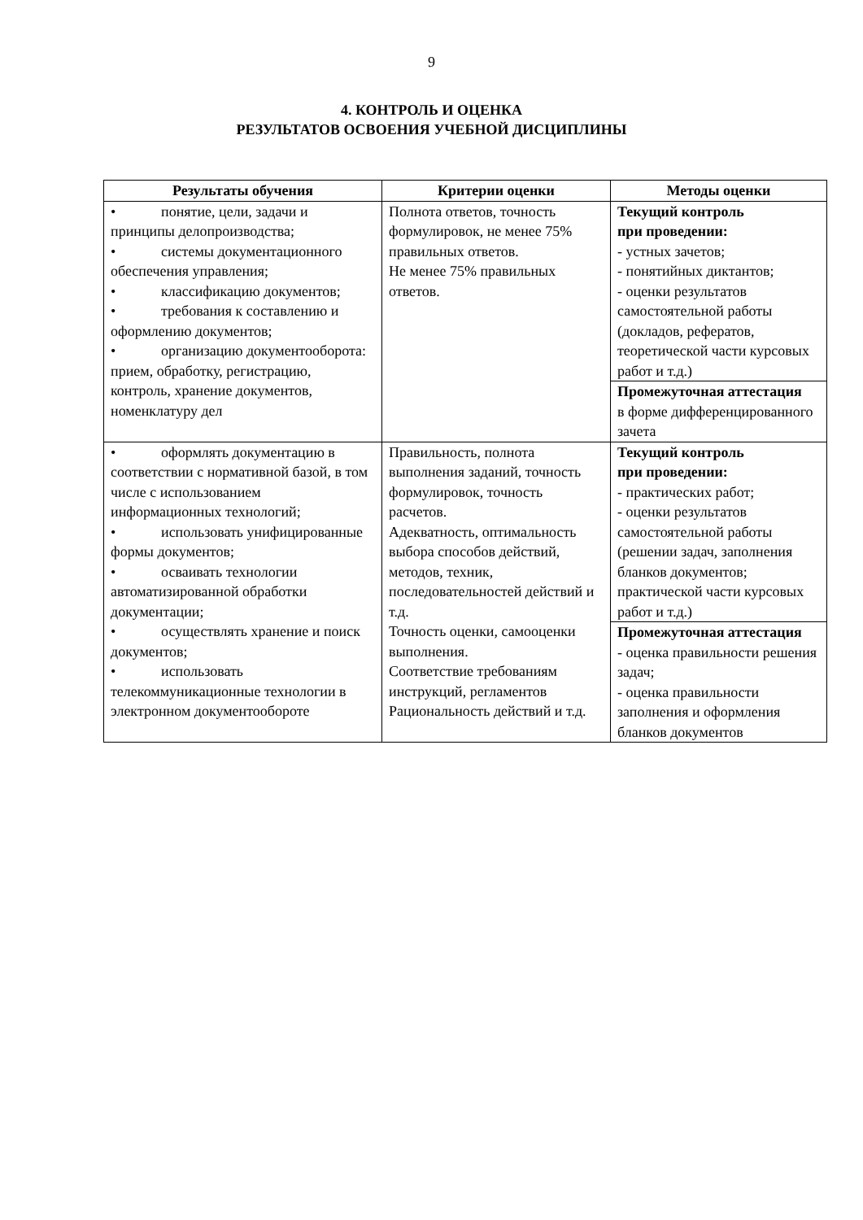9
4. КОНТРОЛЬ И ОЦЕНКА
РЕЗУЛЬТАТОВ ОСВОЕНИЯ УЧЕБНОЙ ДИСЦИПЛИНЫ
| Результаты обучения | Критерии оценки | Методы оценки |
| --- | --- | --- |
| • понятие, цели, задачи и принципы делопроизводства; • системы документационного обеспечения управления; • классификацию документов; • требования к составлению и оформлению документов; • организацию документооборота: прием, обработку, регистрацию, контроль, хранение документов, номенклатуру дел | Полнота ответов, точность формулировок, не менее 75% правильных ответов. Не менее 75% правильных ответов. | Текущий контроль при проведении: - устных зачетов; - понятийных диктантов; - оценки результатов самостоятельной работы (докладов, рефератов, теоретической части курсовых работ и т.д.) |
| | | Промежуточная аттестация в форме дифференцированного зачета |
| • оформлять документацию в соответствии с нормативной базой, в том числе с использованием информационных технологий; • использовать унифицированные формы документов; • осваивать технологии автоматизированной обработки документации; • осуществлять хранение и поиск документов; • использовать телекоммуникационные технологии в электронном документообороте | Правильность, полнота выполнения заданий, точность формулировок, точность расчетов. Адекватность, оптимальность выбора способов действий, методов, техник, последовательностей действий и т.д. Точность оценки, самооценки выполнения. Соответствие требованиям инструкций, регламентов Рациональность действий и т.д. | Текущий контроль при проведении: - практических работ; - оценки результатов самостоятельной работы (решении задач, заполнения бланков документов; практической части курсовых работ и т.д.) |
| | | Промежуточная аттестация - оценка правильности решения задач; - оценка правильности заполнения и оформления бланков документов |